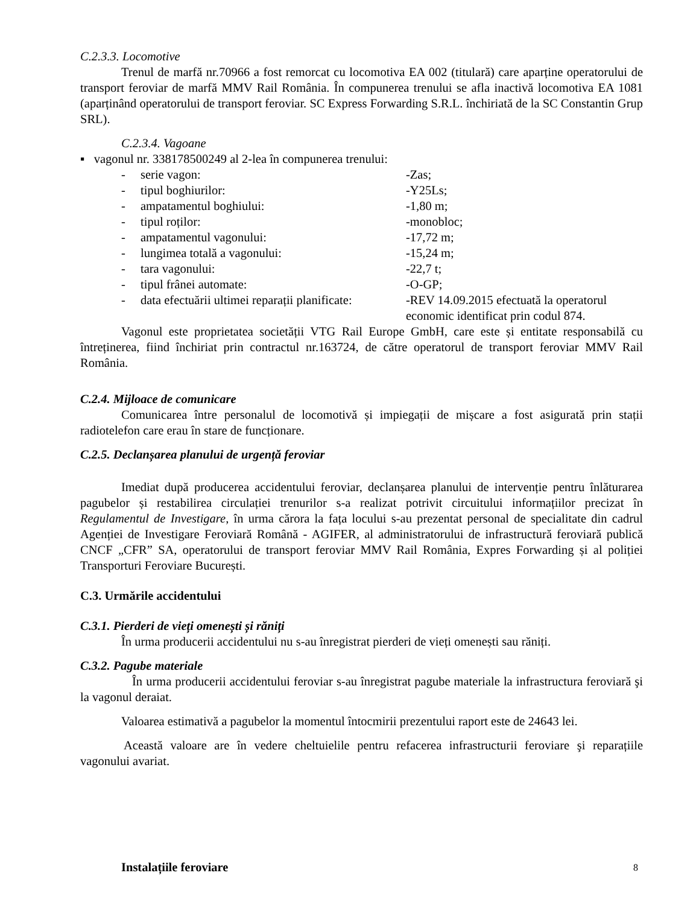C.2.3.3. Locomotive
Trenul de marfă nr.70966 a fost remorcat cu locomotiva EA 002 (titulară) care aparține operatorului de transport feroviar de marfă MMV Rail România. În compunerea trenului se afla inactivă locomotiva EA 1081 (aparținând operatorului de transport feroviar. SC Express Forwarding S.R.L. închiriată de la SC Constantin Grup SRL).
C.2.3.4. Vagoane
▪ vagonul nr. 338178500249 al 2-lea în compunerea trenului:
- serie vagon: -Zas;
- tipul boghiurilor: -Y25Ls;
- ampatamentul boghiului: -1,80 m;
- tipul roților: -monobloc;
- ampatamentul vagonului: -17,72 m;
- lungimea totală a vagonului: -15,24 m;
- tara vagonului: -22,7 t;
- tipul frânei automate: -O-GP;
- data efectuării ultimei reparații planificate: -REV 14.09.2015 efectuată la operatorul economic identificat prin codul 874.
Vagonul este proprietatea societății VTG Rail Europe GmbH, care este și entitate responsabilă cu întreținerea, fiind închiriat prin contractul nr.163724, de către operatorul de transport feroviar MMV Rail România.
C.2.4. Mijloace de comunicare
Comunicarea între personalul de locomotivă și impiegații de mișcare a fost asigurată prin stații radiotelefon care erau în stare de funcționare.
C.2.5. Declanșarea planului de urgență feroviar
Imediat după producerea accidentului feroviar, declanșarea planului de intervenție pentru înlăturarea pagubelor și restabilirea circulației trenurilor s-a realizat potrivit circuitului informațiilor precizat în Regulamentul de Investigare, în urma cărora la fața locului s-au prezentat personal de specialitate din cadrul Agenției de Investigare Feroviară Română - AGIFER, al administratorului de infrastructură feroviară publică CNCF „CFR” SA, operatorului de transport feroviar MMV Rail România, Expres Forwarding și al poliției Transporturi Feroviare București.
C.3. Urmările accidentului
C.3.1. Pierderi de vieți omenești și răniți
În urma producerii accidentului nu s-au înregistrat pierderi de vieți omenești sau răniți.
C.3.2. Pagube materiale
În urma producerii accidentului feroviar s-au înregistrat pagube materiale la infrastructura feroviară şi la vagonul deraiat.
Valoarea estimativă a pagubelor la momentul întocmirii prezentului raport este de 24643 lei.
Această valoare are în vedere cheltuielile pentru refacerea infrastructurii feroviare şi reparațiile vagonului avariat.
Instalațiile feroviare
8